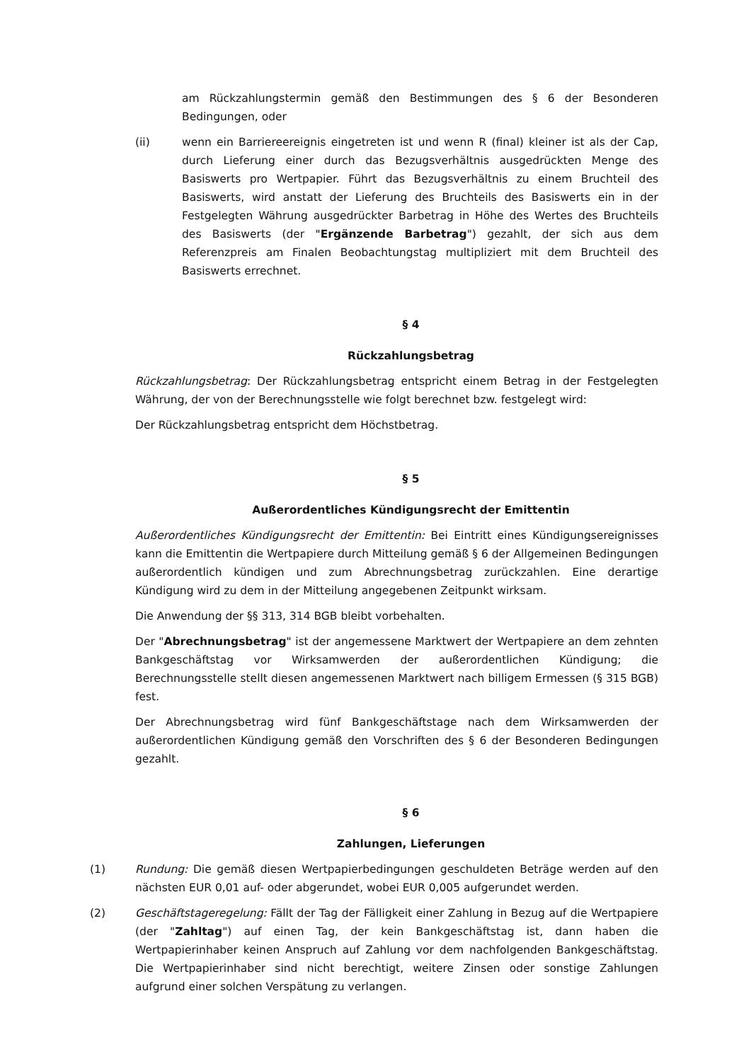am Rückzahlungstermin gemäß den Bestimmungen des § 6 der Besonderen Bedingungen, oder
(ii) wenn ein Barriereereignis eingetreten ist und wenn R (final) kleiner ist als der Cap, durch Lieferung einer durch das Bezugsverhältnis ausgedrückten Menge des Basiswerts pro Wertpapier. Führt das Bezugsverhältnis zu einem Bruchteil des Basiswerts, wird anstatt der Lieferung des Bruchteils des Basiswerts ein in der Festgelegten Währung ausgedrückter Barbetrag in Höhe des Wertes des Bruchteils des Basiswerts (der "Ergänzende Barbetrag") gezahlt, der sich aus dem Referenzpreis am Finalen Beobachtungstag multipliziert mit dem Bruchteil des Basiswerts errechnet.
§ 4
Rückzahlungsbetrag
Rückzahlungsbetrag: Der Rückzahlungsbetrag entspricht einem Betrag in der Festgelegten Währung, der von der Berechnungsstelle wie folgt berechnet bzw. festgelegt wird:
Der Rückzahlungsbetrag entspricht dem Höchstbetrag.
§ 5
Außerordentliches Kündigungsrecht der Emittentin
Außerordentliches Kündigungsrecht der Emittentin: Bei Eintritt eines Kündigungsereignisses kann die Emittentin die Wertpapiere durch Mitteilung gemäß § 6 der Allgemeinen Bedingungen außerordentlich kündigen und zum Abrechnungsbetrag zurückzahlen. Eine derartige Kündigung wird zu dem in der Mitteilung angegebenen Zeitpunkt wirksam.
Die Anwendung der §§ 313, 314 BGB bleibt vorbehalten.
Der "Abrechnungsbetrag" ist der angemessene Marktwert der Wertpapiere an dem zehnten Bankgeschäftstag vor Wirksamwerden der außerordentlichen Kündigung; die Berechnungsstelle stellt diesen angemessenen Marktwert nach billigem Ermessen (§ 315 BGB) fest.
Der Abrechnungsbetrag wird fünf Bankgeschäftstage nach dem Wirksamwerden der außerordentlichen Kündigung gemäß den Vorschriften des § 6 der Besonderen Bedingungen gezahlt.
§ 6
Zahlungen, Lieferungen
(1) Rundung: Die gemäß diesen Wertpapierbedingungen geschuldeten Beträge werden auf den nächsten EUR 0,01 auf- oder abgerundet, wobei EUR 0,005 aufgerundet werden.
(2) Geschäftstageregelung: Fällt der Tag der Fälligkeit einer Zahlung in Bezug auf die Wertpapiere (der "Zahltag") auf einen Tag, der kein Bankgeschäftstag ist, dann haben die Wertpapierinhaber keinen Anspruch auf Zahlung vor dem nachfolgenden Bankgeschäftstag. Die Wertpapierinhaber sind nicht berechtigt, weitere Zinsen oder sonstige Zahlungen aufgrund einer solchen Verspätung zu verlangen.